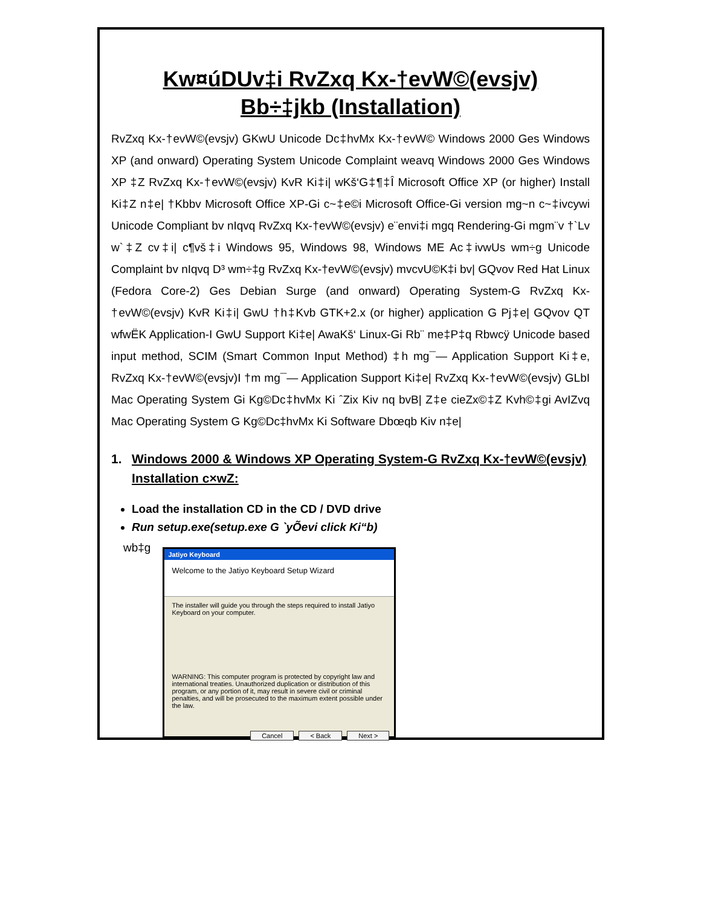Kw¤úDUv‡i RvZxq Kx-†evW©(evsjv)
Bb÷‡jkb (Installation)
RvZxq Kx-†evW©(evsjv) GKwU Unicode Dc‡hvMx Kx-†evW© Windows 2000 Ges Windows XP (and onward) Operating System Unicode Complaint weavq Windows 2000 Ges Windows XP ‡Z RvZxq Kx-†evW©(evsjv) KvR Ki‡i| wKš‘G‡¶‡Î Microsoft Office XP (or higher) Install Ki‡Z n‡e| †Kbbv Microsoft Office XP-Gi c~‡e©i Microsoft Office-Gi version mg~n c~‡ivcywi Unicode Compliant bv nIqvq RvZxq Kx-†evW©(evsjv) e¨envi‡i mgq Rendering-Gi mgm¨v †`Lv w`‡Z cv‡i| c¶vš‡i Windows 95, Windows 98, Windows ME Ac‡ivwUs wm÷g Unicode Complaint bv nIqvq D³ wm÷‡g RvZxq Kx-†evW©(evsjv) mvcvU©K‡i bv| GQvov Red Hat Linux (Fedora Core-2) Ges Debian Surge (and onward) Operating System-G RvZxq Kx-†evW©(evsjv) KvR Ki‡i| GwU †h‡Kvb GTK+2.x (or higher) application G Pj‡e| GQvov QT wfwËK Application-I GwU Support Ki‡e| AwaKš‘ Linux-Gi Rb¨ me‡P‡q Rbwcÿ Unicode based input method, SCIM (Smart Common Input Method) ‡h mg¯— Application Support Ki‡e, RvZxq Kx-†evW©(evsjv)I †m mg¯— Application Support Ki‡e| RvZxq Kx-†evW©(evsjv) GLbI Mac Operating System Gi Kg©Dc‡hvMx Ki ˆZix Kiv nq bvB| Z‡e cieZx©‡Z Kvh©‡gi AvIZvq Mac Operating System G Kg©Dc‡hvMx Ki Software Dbœqb Kiv n‡e|
1. Windows 2000 & Windows XP Operating System-G RvZxq Kx-†evW©(evsjv) Installation c×wZ:
Load the installation CD in the CD / DVD drive
Run setup.exe(setup.exe G `yÕevi click Ki“b)
wb‡g
Jatiyo Keyboard
Welcome to the Jatiyo Keyboard Setup Wizard
The installer will guide you through the steps required to install Jatiyo Keyboard on your computer.
WARNING: This computer program is protected by copyright law and international treaties. Unauthorized duplication or distribution of this program, or any portion of it, may result in severe civil or criminal penalties, and will be prosecuted to the maximum extent possible under the law.
Cancel < Back Next >